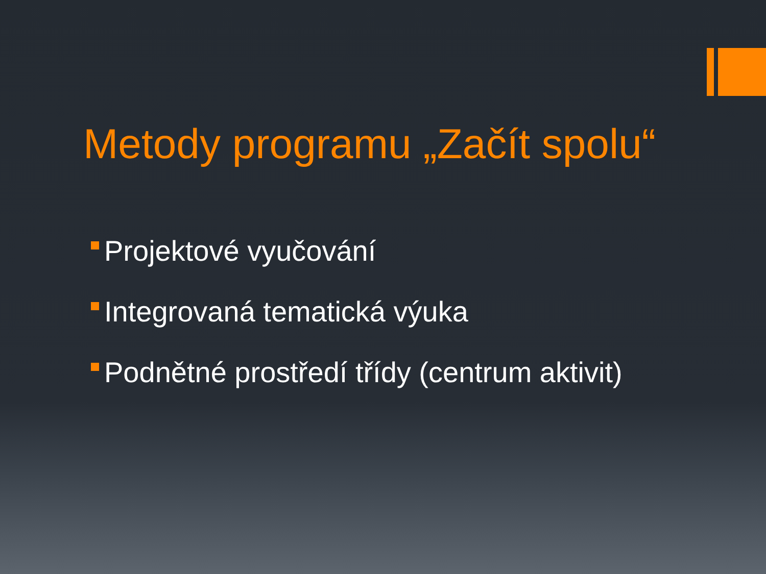Metody programu „Začít spolu“
Projektové vyučování
Integrovaná tematická výuka
Podnětné prostředí třídy (centrum aktivit)